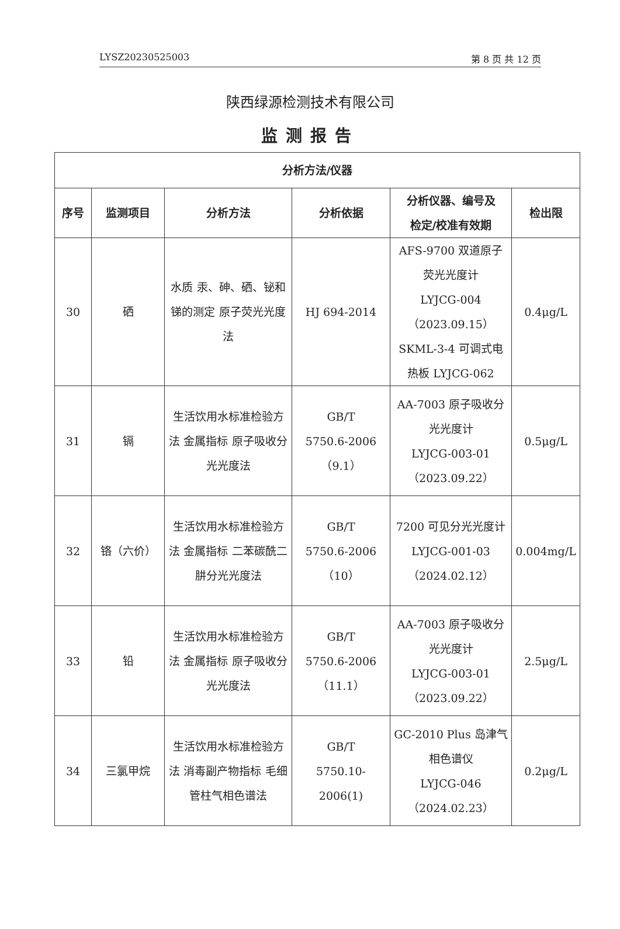LYSZ20230525003 第 8 页 共 12 页
陕西绿源检测技术有限公司
监测报告
| 分析方法/仪器 | | | | | |
| --- | --- | --- | --- | --- | --- |
| 序号 | 监测项目 | 分析方法 | 分析依据 | 分析仪器、编号及 检定/校准有效期 | 检出限 |
| 30 | 硒 | 水质 汞、砷、硒、铋和锑的测定 原子荧光光度法 | HJ 694-2014 | AFS-9700 双道原子荧光光度计 LYJCG-004 （2023.09.15） SKML-3-4 可调式电热板 LYJCG-062 | 0.4μg/L |
| 31 | 镉 | 生活饮用水标准检验方法 金属指标 原子吸收分光光度法 | GB/T 5750.6-2006 （9.1） | AA-7003 原子吸收分光光度计 LYJCG-003-01 （2023.09.22） | 0.5μg/L |
| 32 | 铬（六价） | 生活饮用水标准检验方法 金属指标 二苯碳酰二肼分光光度法 | GB/T 5750.6-2006（10） | 7200 可见分光光度计 LYJCG-001-03 （2024.02.12） | 0.004mg/L |
| 33 | 铅 | 生活饮用水标准检验方法 金属指标 原子吸收分光光度法 | GB/T 5750.6-2006 （11.1） | AA-7003 原子吸收分光光度计 LYJCG-003-01 （2023.09.22） | 2.5μg/L |
| 34 | 三氯甲烷 | 生活饮用水标准检验方法 消毒副产物指标 毛细管柱气相色谱法 | GB/T 5750.10-2006(1) | GC-2010 Plus 岛津气相色谱仪 LYJCG-046 （2024.02.23） | 0.2μg/L |